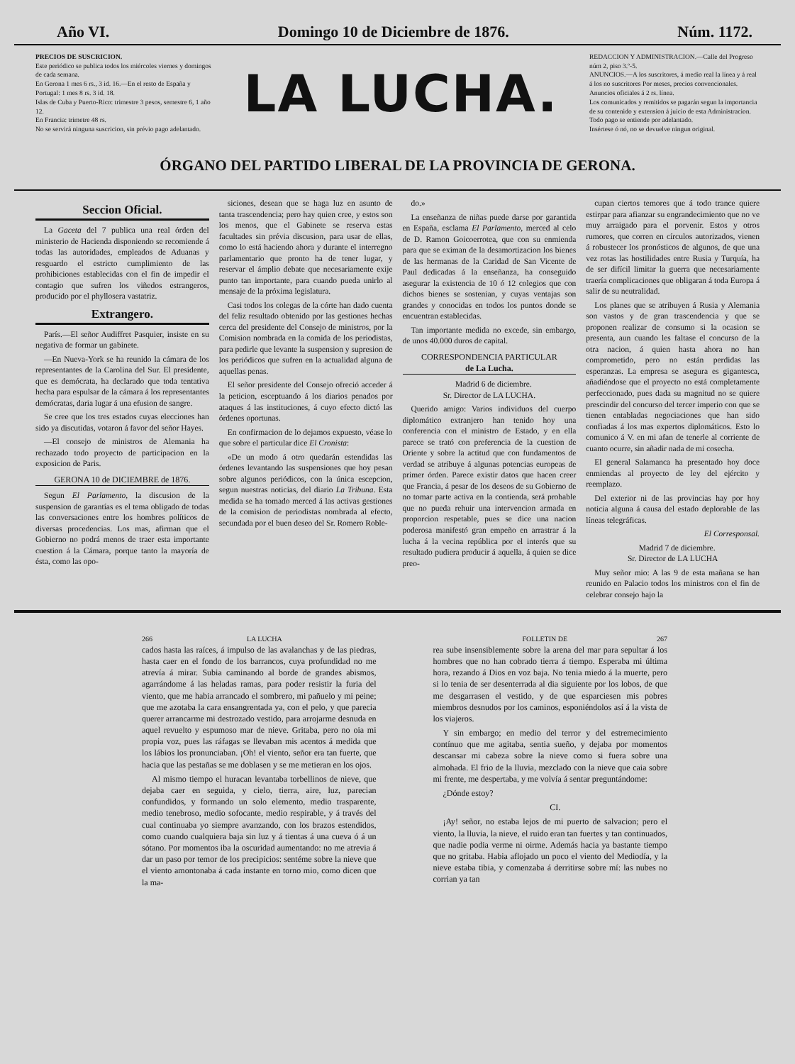Año VI. Domingo 10 de Diciembre de 1876. Núm. 1172.
PRECIOS DE SUSCRICION.
Este periódico se publica todos los miércoles viernes y domingos de cada semana.
En Gerona 1 mes 6 rs., 3 id. 16.—En el resto de España y Portugal: 1 mes 8 rs. 3 id. 18.
Islas de Cuba y Puerto-Rico: trimestre 3 pesos, semestre 6, 1 año 12.
En Francia: trimetre 48 rs.
No se servirá ninguna suscricion, sin prévio pago adelantado.
LA LUCHA.
REDACCION Y ADMINISTRACION.—Calle del Progreso núm 2, piso 3.º-5.
ANUNCIOS.—A los suscritores, á medio real la línea y á real á los no suscritores Por meses, precios convencionales. Anuncios oficiales á 2 rs. línea.
Los comunicados y remitidos se pagarán segun la importancia de su contenido y extension á juicio de esta Administracion.
Todo pago se entiende por adelantado.
Insértese ó nó, no se devuelve ningun original.
ÓRGANO DEL PARTIDO LIBERAL DE LA PROVINCIA DE GERONA.
Seccion Oficial.
La Gaceta del 7 publica una real órden del ministerio de Hacienda disponiendo se recomiende á todas las autoridades, empleados de Aduanas y resguardo el estricto cumplimiento de las prohibiciones establecidas con el fin de impedir el contagio que sufren los viñedos estrangeros, producido por el phyllosera vastatriz.
Extrangero.
París.—El señor Audiffret Pasquier, insiste en su negativa de formar un gabinete.
—En Nueva-York se ha reunido la cámara de los representantes de la Carolina del Sur. El presidente, que es demócrata, ha declarado que toda tentativa hecha para espulsar de la cámara á los representantes demócratas, daria lugar á una efusion de sangre.
Se cree que los tres estados cuyas elecciones han sido ya discutidas, votaron á favor del señor Hayes.
—El consejo de ministros de Alemania ha rechazado todo proyecto de participacion en la exposicion de Paris.
GERONA 10 de DICIEMBRE de 1876.
Segun El Parlamento, la discusion de la suspension de garantías es el tema obligado de todas las conversaciones entre los hombres políticos de diversas procedencias. Los mas, afirman que el Gobierno no podrá menos de traer esta importante cuestion á la Cámara, porque tanto la mayoría de ésta, como las opo-
siciones, desean que se haga luz en asunto de tanta trascendencia; pero hay quien cree, y estos son los menos, que el Gabinete se reserva estas facultades sin prévia discusion, para usar de ellas, como lo está haciendo ahora y durante el interregno parlamentario que pronto ha de tener lugar, y reservar el ámplio debate que necesariamente exije punto tan importante, para cuando pueda unirlo al mensaje de la próxima legislatura.
Casi todos los colegas de la córte han dado cuenta del feliz resultado obtenido por las gestiones hechas cerca del presidente del Consejo de ministros, por la Comision nombrada en la comida de los periodistas, para pedirle que levante la suspension y supresion de los periódicos que sufren en la actualidad alguna de aquellas penas.
El señor presidente del Consejo ofreció acceder á la peticion, esceptuando á los diarios penados por ataques á las instituciones, á cuyo efecto dictó las órdenes oportunas.
En confirmacion de lo dejamos expuesto, véase lo que sobre el particular dice El Cronista:
«De un modo á otro quedarán estendidas las órdenes levantando las suspensiones que hoy pesan sobre algunos periódicos, con la única escepcion, segun nuestras noticias, del diario La Tribuna. Esta medida se ha tomado merced á las activas gestiones de la comision de periodistas nombrada al efecto, secundada por el buen deseo del Sr. Romero Roble-
do.»
La enseñanza de niñas puede darse por garantida en España, esclama El Parlamento, merced al celo de D. Ramon Goicoerrotea, que con su enmienda para que se eximan de la desamortizacion los bienes de las hermanas de la Caridad de San Vicente de Paul dedicadas á la enseñanza, ha conseguido asegurar la existencia de 10 ó 12 colegios que con dichos bienes se sostenian, y cuyas ventajas son grandes y conocidas en todos los puntos donde se encuentran establecidas.
Tan importante medida no excede, sin embargo, de unos 40.000 duros de capital.
CORRESPONDENCIA PARTICULAR
de La Lucha.
Madrid 6 de diciembre.
Sr. Director de LA LUCHA.
Querido amigo: Varios individuos del cuerpo diplomático extranjero han tenido hoy una conferencia con el ministro de Estado, y en ella parece se trató con preferencia de la cuestion de Oriente y sobre la actitud que con fundamentos de verdad se atribuye á algunas potencias europeas de primer órden. Parece existir datos que hacen creer que Francia, á pesar de los deseos de su Gobierno de no tomar parte activa en la contienda, será probable que no pueda rehuir una intervencion armada en proporcion respetable, pues se dice una nacion poderosa manifestó gran empeño en arrastrar á la lucha á la vecina república por el interés que su resultado pudiera producir á aquella, á quien se dice preo-
cupan ciertos temores que á todo trance quiere estirpar para afianzar su engrandecimiento que no ve muy arraigado para el porvenir. Estos y otros rumores, que corren en círculos autorizados, vienen á robustecer los pronósticos de algunos, de que una vez rotas las hostilidades entre Rusia y Turquía, ha de ser difícil limitar la guerra que necesariamente traería complicaciones que obligaran á toda Europa á salir de su neutralidad.
Los planes que se atribuyen á Rusia y Alemania son vastos y de gran trascendencia y que se proponen realizar de consumo si la ocasion se presenta, aun cuando les faltase el concurso de la otra nacion, á quien hasta ahora no han comprometido, pero no están perdidas las esperanzas. La empresa se asegura es gigantesca, añadiéndose que el proyecto no está completamente perfeccionado, pues dada su magnitud no se quiere prescindir del concurso del tercer imperio con que se tienen entabladas negociaciones que han sido confiadas á los mas expertos diplomáticos. Esto lo comunico á V. en mi afan de tenerle al corriente de cuanto ocurre, sin añadir nada de mi cosecha.
El general Salamanca ha presentado hoy doce enmiendas al proyecto de ley del ejército y reemplazo.
Del exterior ni de las provincias hay por hoy noticia alguna á causa del estado deplorable de las líneas telegráficas.
El Corresponsal.
Madrid 7 de diciembre.
Sr. Director de LA LUCHA
Muy señor mio: A las 9 de esta mañana se han reunido en Palacio todos los ministros con el fin de celebrar consejo bajo la
266 LA LUCHA
cados hasta las raíces, á impulso de las avalanchas y de las piedras, hasta caer en el fondo de los barrancos, cuya profundidad no me atrevía á mirar. Subia caminando al borde de grandes abismos, agarrándome á las heladas ramas, para poder resistir la furia del viento, que me habia arrancado el sombrero, mi pañuelo y mi peine; que me azotaba la cara ensangrentada ya, con el pelo, y que parecia querer arrancarme mi destrozado vestido, para arrojarme desnuda en aquel revuelto y espumoso mar de nieve. Gritaba, pero no oia mi propia voz, pues las ráfagas se llevaban mis acentos á medida que los lábios los pronunciaban. ¡Oh! el viento, señor era tan fuerte, que hacia que las pestañas se me doblasen y se me metieran en los ojos.
Al mismo tiempo el huracan levantaba torbellinos de nieve, que dejaba caer en seguida, y cielo, tierra, aire, luz, parecian confundidos, y formando un solo elemento, medio trasparente, medio tenebroso, medio sofocante, medio respirable, y á través del cual continuaba yo siempre avanzando, con los brazos estendidos, como cuando cualquiera baja sin luz y á tientas á una cueva ó á un sótano. Por momentos iba la oscuridad aumentando: no me atrevia á dar un paso por temor de los precipicios: sentéme sobre la nieve que el viento amontonaba á cada instante en torno mio, como dicen que la ma-
FOLLETIN DE 267
rea sube insensiblemente sobre la arena del mar para sepultar á los hombres que no han cobrado tierra á tiempo. Esperaba mi última hora, rezando á Dios en voz baja. No tenia miedo á la muerte, pero si lo tenia de ser desenterrada al dia siguiente por los lobos, de que me desgarrasen el vestido, y de que esparciesen mis pobres miembros desnudos por los caminos, esponiéndolos así á la vista de los viajeros.
Y sin embargo; en medio del terror y del estremecimiento contínuo que me agitaba, sentia sueño, y dejaba por momentos descansar mi cabeza sobre la nieve como si fuera sobre una almohada. El frio de la lluvia, mezclado con la nieve que caia sobre mi frente, me despertaba, y me volvía á sentar preguntándome:
¿Dónde estoy?
CI.
¡Ay! señor, no estaba lejos de mi puerto de salvacion; pero el viento, la lluvia, la nieve, el ruido eran tan fuertes y tan continuados, que nadie podia verme ni oirme. Además hacia ya bastante tiempo que no gritaba. Habia aflojado un poco el viento del Mediodía, y la nieve estaba tibia, y comenzaba á derritirse sobre mí: las nubes no corrian ya tan